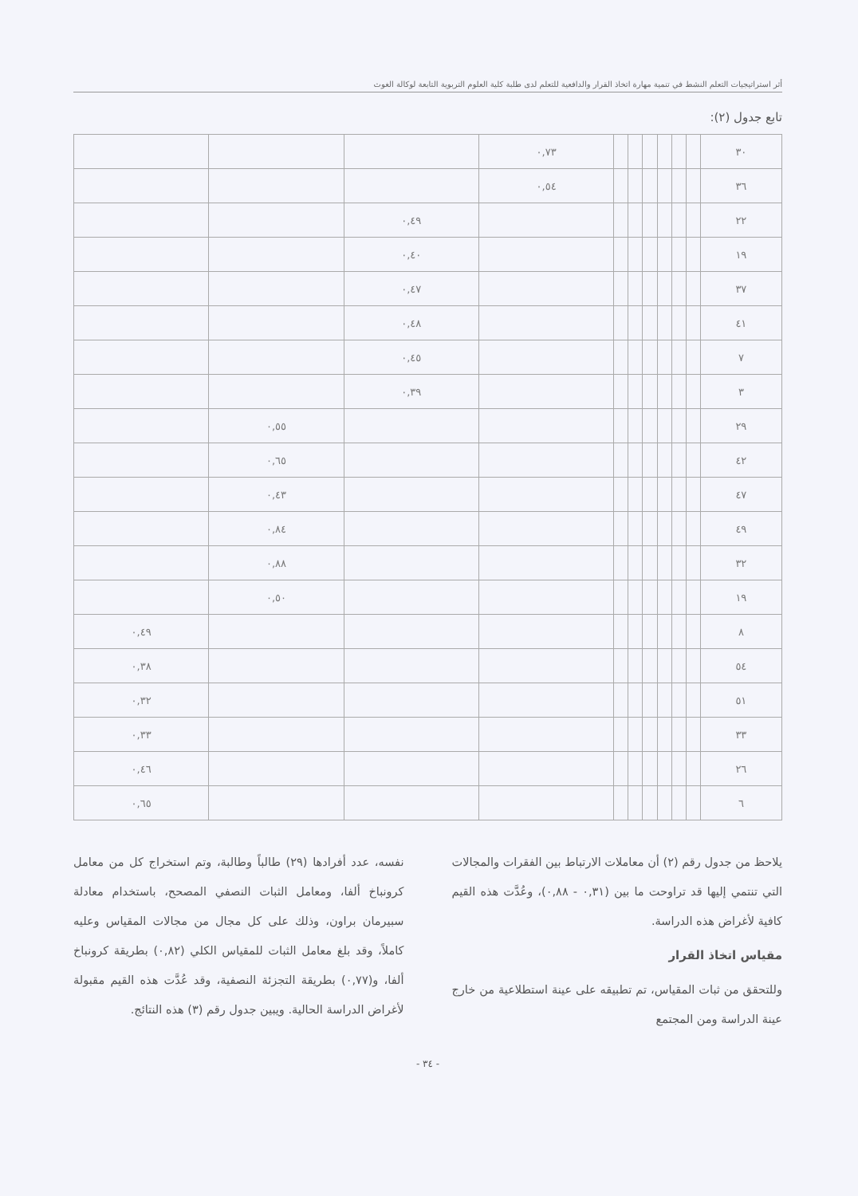أثر استراتيجيات التعلم النشط في تنمية مهارة اتخاذ القرار والدافعية للتعلم لدى طلبة كلية العلوم التربوية التابعة لوكالة الغوث
تابع جدول (٢):
| ٣٠ | | | | | | | ٠,٧٣ | | | |
| ٣٦ | | | | | | | ٠,٥٤ | | | |
| ٢٢ | | | | | | | | ٠,٤٩ | | |
| ١٩ | | | | | | | | ٠,٤٠ | | |
| ٣٧ | | | | | | | | ٠,٤٧ | | |
| ٤١ | | | | | | | | ٠,٤٨ | | |
| ٧ | | | | | | | | ٠,٤٥ | | |
| ٣ | | | | | | | | ٠,٣٩ | | |
| ٢٩ | | | | | | | | | ٠,٥٥ | |
| ٤٢ | | | | | | | | | ٠,٦٥ | |
| ٤٧ | | | | | | | | | ٠,٤٣ | |
| ٤٩ | | | | | | | | | ٠,٨٤ | |
| ٣٢ | | | | | | | | | ٠,٨٨ | |
| ١٩ | | | | | | | | | ٠,٥٠ | |
| ٨ | | | | | | | | | | ٠,٤٩ |
| ٥٤ | | | | | | | | | | ٠,٣٨ |
| ٥١ | | | | | | | | | | ٠,٣٢ |
| ٣٣ | | | | | | | | | | ٠,٣٣ |
| ٢٦ | | | | | | | | | | ٠,٤٦ |
| ٦ | | | | | | | | | | ٠,٦٥ |
يلاحظ من جدول رقم (٢) أن معاملات الارتباط بين الفقرات والمجالات التي تنتمي إليها قد تراوحت ما بين (٠,٣١ - ٠,٨٨)، وعُدَّت هذه القيم كافية لأغراض هذه الدراسة.
مقياس اتخاذ القرار
وللتحقق من ثبات المقياس، تم تطبيقه على عينة استطلاعية من خارج عينة الدراسة ومن المجتمع
نفسه، عدد أفرادها (٢٩) طالباً وطالبة، وتم استخراج كل من معامل كرونباخ ألفا، ومعامل الثبات النصفي المصحح، باستخدام معادلة سبيرمان براون، وذلك على كل مجال من مجالات المقياس وعليه كاملاً، وقد بلغ معامل الثبات للمقياس الكلي (٠,٨٢) بطريقة كرونباخ ألفا، و(٠,٧٧) بطريقة التجزئة النصفية، وقد عُدَّت هذه القيم مقبولة لأغراض الدراسة الحالية. ويبين جدول رقم (٣) هذه النتائج.
- ٣٤ -